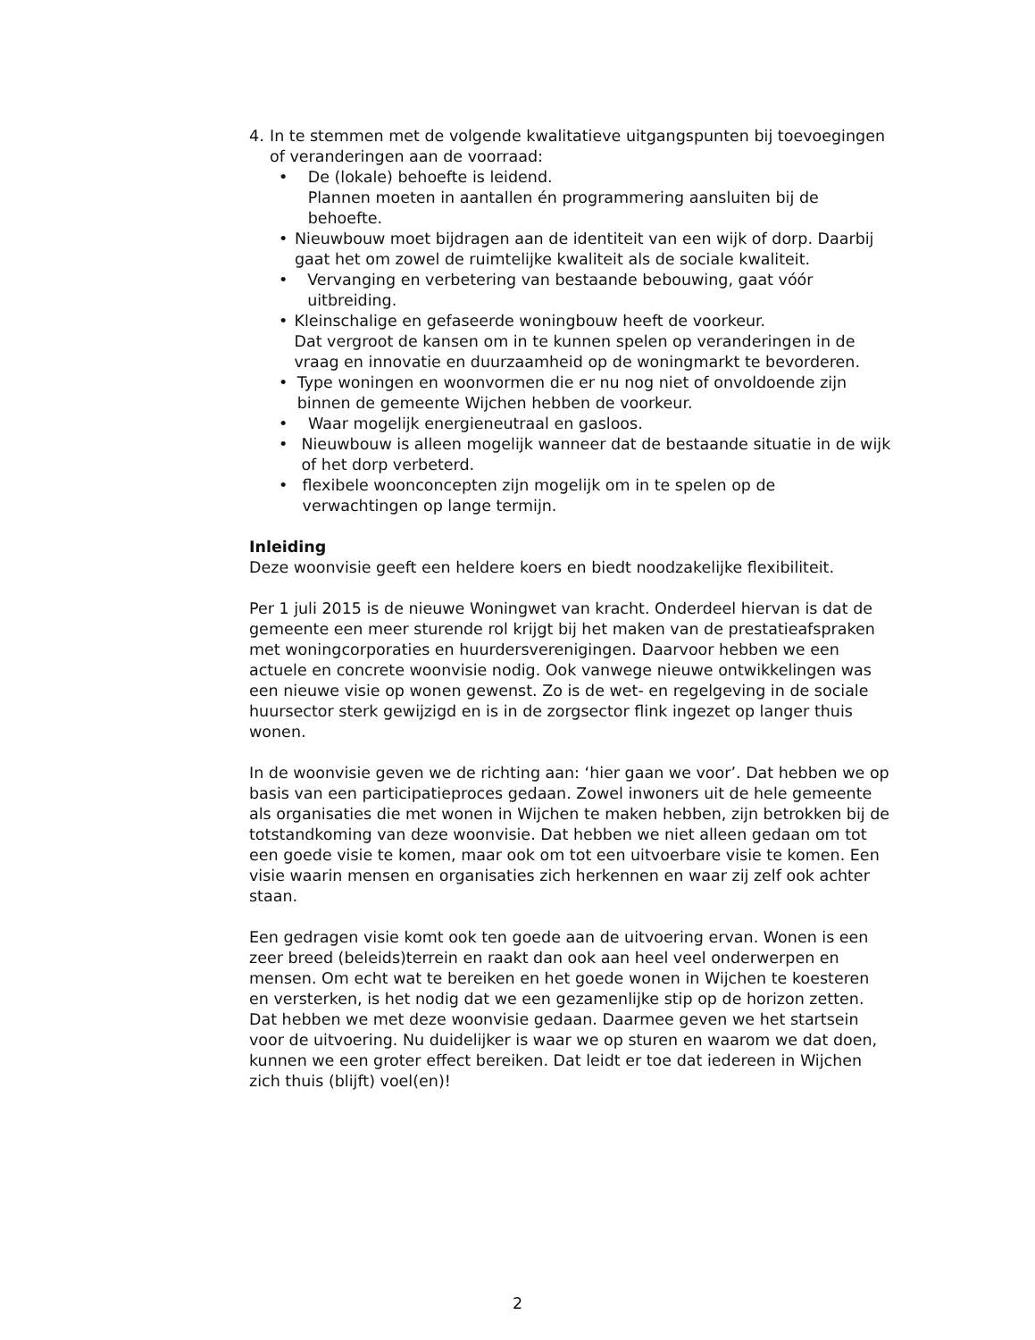4. In te stemmen met de volgende kwalitatieve uitgangspunten bij toevoegingen of veranderingen aan de voorraad:
• De (lokale) behoefte is leidend.
Plannen moeten in aantallen én programmering aansluiten bij de behoefte.
• Nieuwbouw moet bijdragen aan de identiteit van een wijk of dorp. Daarbij gaat het om zowel de ruimtelijke kwaliteit als de sociale kwaliteit.
• Vervanging en verbetering van bestaande bebouwing, gaat vóór uitbreiding.
• Kleinschalige en gefaseerde woningbouw heeft de voorkeur.
Dat vergroot de kansen om in te kunnen spelen op veranderingen in de vraag en innovatie en duurzaamheid op de woningmarkt te bevorderen.
• Type woningen en woonvormen die er nu nog niet of onvoldoende zijn binnen de gemeente Wijchen hebben de voorkeur.
• Waar mogelijk energieneutraal en gasloos.
• Nieuwbouw is alleen mogelijk wanneer dat de bestaande situatie in de wijk of het dorp verbeterd.
• flexibele woonconcepten zijn mogelijk om in te spelen op de verwachtingen op lange termijn.
Inleiding
Deze woonvisie geeft een heldere koers en biedt noodzakelijke flexibiliteit.
Per 1 juli 2015 is de nieuwe Woningwet van kracht. Onderdeel hiervan is dat de gemeente een meer sturende rol krijgt bij het maken van de prestatieafspraken met woningcorporaties en huurdersverenigingen. Daarvoor hebben we een actuele en concrete woonvisie nodig. Ook vanwege nieuwe ontwikkelingen was een nieuwe visie op wonen gewenst. Zo is de wet- en regelgeving in de sociale huursector sterk gewijzigd en is in de zorgsector flink ingezet op langer thuis wonen.
In de woonvisie geven we de richting aan: ‘hier gaan we voor’. Dat hebben we op basis van een participatieproces gedaan. Zowel inwoners uit de hele gemeente als organisaties die met wonen in Wijchen te maken hebben, zijn betrokken bij de totstandkoming van deze woonvisie. Dat hebben we niet alleen gedaan om tot een goede visie te komen, maar ook om tot een uitvoerbare visie te komen. Een visie waarin mensen en organisaties zich herkennen en waar zij zelf ook achter staan.
Een gedragen visie komt ook ten goede aan de uitvoering ervan. Wonen is een zeer breed (beleids)terrein en raakt dan ook aan heel veel onderwerpen en mensen. Om echt wat te bereiken en het goede wonen in Wijchen te koesteren en versterken, is het nodig dat we een gezamenlijke stip op de horizon zetten. Dat hebben we met deze woonvisie gedaan. Daarmee geven we het startsein voor de uitvoering. Nu duidelijker is waar we op sturen en waarom we dat doen, kunnen we een groter effect bereiken. Dat leidt er toe dat iedereen in Wijchen zich thuis (blijft) voel(en)!
2